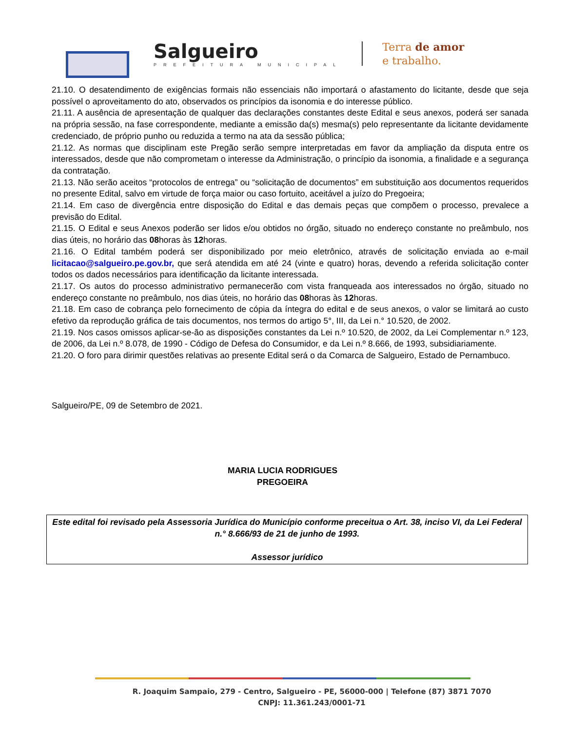Salgueiro
PREFEITURA MUNICIPAL
Terra de amor
e trabalho.
21.10. O desatendimento de exigências formais não essenciais não importará o afastamento do licitante, desde que seja possível o aproveitamento do ato, observados os princípios da isonomia e do interesse público.
21.11. A ausência de apresentação de qualquer das declarações constantes deste Edital e seus anexos, poderá ser sanada na própria sessão, na fase correspondente, mediante a emissão da(s) mesma(s) pelo representante da licitante devidamente credenciado, de próprio punho ou reduzida a termo na ata da sessão pública;
21.12. As normas que disciplinam este Pregão serão sempre interpretadas em favor da ampliação da disputa entre os interessados, desde que não comprometam o interesse da Administração, o princípio da isonomia, a finalidade e a segurança da contratação.
21.13. Não serão aceitos “protocolos de entrega” ou “solicitação de documentos” em substituição aos documentos requeridos no presente Edital, salvo em virtude de força maior ou caso fortuito, aceitável a juízo do Pregoeira;
21.14. Em caso de divergência entre disposição do Edital e das demais peças que compõem o processo, prevalece a previsão do Edital.
21.15. O Edital e seus Anexos poderão ser lidos e/ou obtidos no órgão, situado no endereço constante no preâmbulo, nos dias úteis, no horário das 08horas às 12horas.
21.16. O Edital também poderá ser disponibilizado por meio eletrônico, através de solicitação enviada ao e-mail licitacao@salgueiro.pe.gov.br, que será atendida em até 24 (vinte e quatro) horas, devendo a referida solicitação conter todos os dados necessários para identificação da licitante interessada.
21.17. Os autos do processo administrativo permanecerão com vista franqueada aos interessados no órgão, situado no endereço constante no preâmbulo, nos dias úteis, no horário das 08horas às 12horas.
21.18. Em caso de cobrança pelo fornecimento de cópia da íntegra do edital e de seus anexos, o valor se limitará ao custo efetivo da reprodução gráfica de tais documentos, nos termos do artigo 5°, III, da Lei n.° 10.520, de 2002.
21.19. Nos casos omissos aplicar-se-ão as disposições constantes da Lei n.º 10.520, de 2002, da Lei Complementar n.º 123, de 2006, da Lei n.º 8.078, de 1990 - Código de Defesa do Consumidor, e da Lei n.º 8.666, de 1993, subsidiariamente.
21.20. O foro para dirimir questões relativas ao presente Edital será o da Comarca de Salgueiro, Estado de Pernambuco.
Salgueiro/PE, 09 de Setembro de 2021.
MARIA LUCIA RODRIGUES
PREGOEIRA
Este edital foi revisado pela Assessoria Jurídica do Município conforme preceitua o Art. 38, inciso VI, da Lei Federal n.° 8.666/93 de 21 de junho de 1993.
Assessor jurídico
R. Joaquim Sampaio, 279 - Centro, Salgueiro - PE, 56000-000 | Telefone (87) 3871 7070
CNPJ: 11.361.243/0001-71